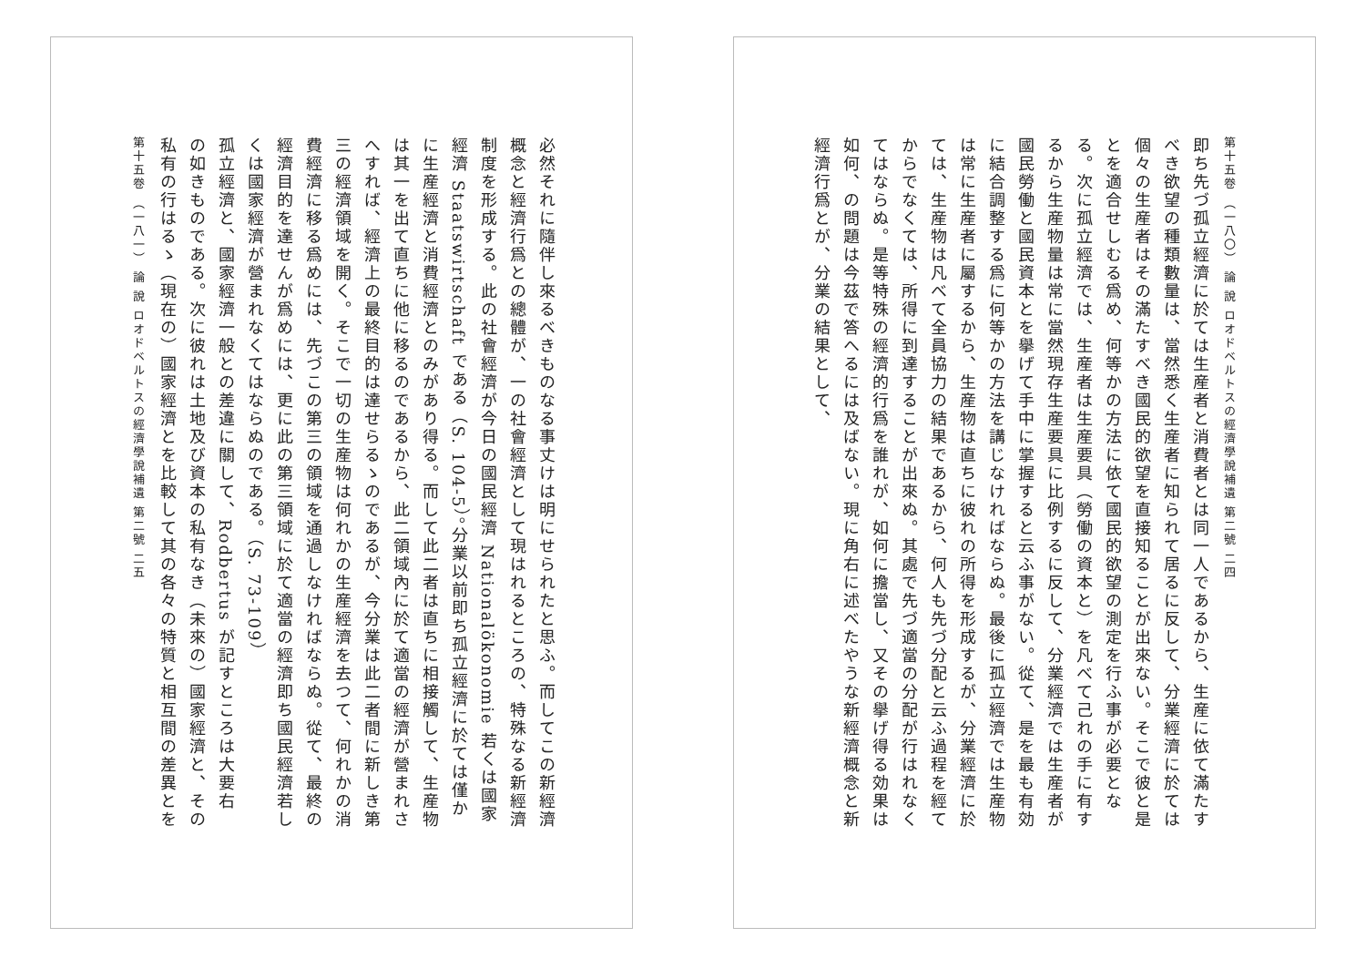第十五卷 （一八〇） 論 說 ロオドベルトスの經濟學說補遺 第二號 二四
即ち先づ孤立經濟に於ては生産者と消費者とは同一人であるから、生産に依て滿たすべき欲望の種類數量は、當然悉く生産者に知られて居るに反して、分業經濟に於ては個々の生産者はその滿たすべき國民的欲望を直接知ることが出來ない。そこで彼と是とを適合せしむる爲め、何等かの方法に依て國民的欲望の測定を行ふ事が必要となる。次に孤立經濟では、生産者は生産要具（勞働の資本と）を凡べて己れの手に有するから生産物量は常に當然現存生産要具に比例するに反して、分業經濟では生産者が國民勞働と國民資本とを擧げて手中に掌握すると云ふ事がない。從て、是を最も有効に結合調整する爲に何等かの方法を講じなければならぬ。最後に孤立經濟では生産物は常に生産者に屬するから、生産物は直ちに彼れの所得を形成するが、分業經濟に於ては、生産物は凡べて全員協力の結果であるから、何人も先づ分配と云ふ過程を經てからでなくては、所得に到達することが出來ぬ。其處で先づ適當の分配が行はれなくてはならぬ。是等特殊の經濟的行爲を誰れが、如何に擔當し、又その擧げ得る効果は如何、の問題は今茲で答へるには及ばない。現に角右に述べたやうな新經濟概念と新經濟行爲とが、分業の結果として、
必然それに隨伴し來るべきものなる事丈けは明にせられたと思ふ。而してこの新經濟概念と經濟行爲との總體が、一の社會經濟として現はれるところの、特殊なる新經濟制度を形成する。此の社會經濟が今日の國民經濟 Nationalökonomie 若くは國家經濟 Staatswirtschaft である（S. 104-5）。分業以前即ち孤立經濟に於ては僅かに生産經濟と消費經濟とのみがあり得る。而して此二者は直ちに相接觸して、生産物は其一を出て直ちに他に移るのであるから、此二領域內に於て適當の經濟が營まれさへすれば、經濟上の最終目的は達せらるゝのであるが、今分業は此二者間に新しき第三の經濟領域を開く。そこで一切の生産物は何れかの生産經濟を去つて、何れかの消費經濟に移る爲めには、先づこの第三の領域を通過しなければならぬ。從て、最終の經濟目的を達せんが爲めには、更に此の第三領域に於て適當の經濟即ち國民經濟若しくは國家經濟が營まれなくてはならぬのである。（S. 73-109）
孤立經濟と、國家經濟一般との差違に關して、Rodbertus が記すところは大要右の如きものである。次に彼れは土地及び資本の私有なき（未來の）國家經濟と、その私有の行はるゝ（現在の）國家經濟とを比較して其の各々の特質と相互間の差異とを
第十五卷 （一八一） 論 說 ロオドベルトスの經濟學說補遺 第二號 二五